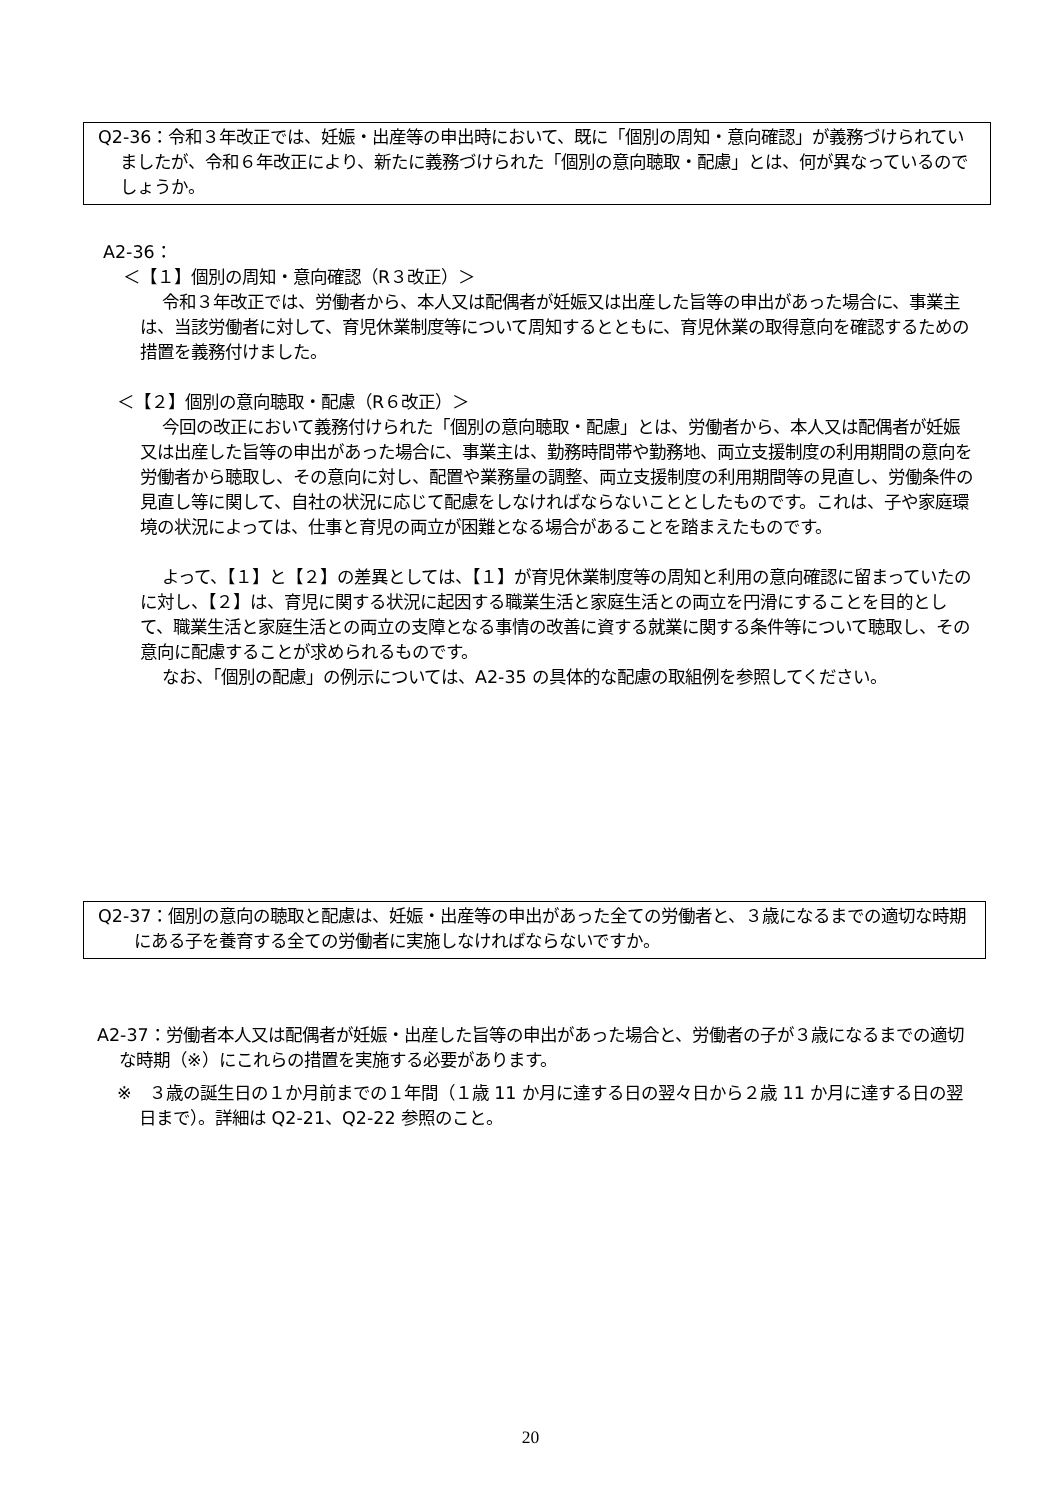Q2-36：令和３年改正では、妊娠・出産等の申出時において、既に「個別の周知・意向確認」が義務づけられていましたが、令和６年改正により、新たに義務づけられた「個別の意向聴取・配慮」とは、何が異なっているのでしょうか。
A2-36：
＜【１】個別の周知・意向確認（R３改正）＞
令和３年改正では、労働者から、本人又は配偶者が妊娠又は出産した旨等の申出があった場合に、事業主は、当該労働者に対して、育児休業制度等について周知するとともに、育児休業の取得意向を確認するための措置を義務付けました。
＜【２】個別の意向聴取・配慮（R６改正）＞
今回の改正において義務付けられた「個別の意向聴取・配慮」とは、労働者から、本人又は配偶者が妊娠又は出産した旨等の申出があった場合に、事業主は、勤務時間帯や勤務地、両立支援制度の利用期間の意向を労働者から聴取し、その意向に対し、配置や業務量の調整、両立支援制度の利用期間等の見直し、労働条件の見直し等に関して、自社の状況に応じて配慮をしなければならないこととしたものです。これは、子や家庭環境の状況によっては、仕事と育児の両立が困難となる場合があることを踏まえたものです。
よって、【１】と【２】の差異としては、【１】が育児休業制度等の周知と利用の意向確認に留まっていたのに対し、【２】は、育児に関する状況に起因する職業生活と家庭生活との両立を円滑にすることを目的として、職業生活と家庭生活との両立の支障となる事情の改善に資する就業に関する条件等について聴取し、その意向に配慮することが求められるものです。
なお、「個別の配慮」の例示については、A2-35 の具体的な配慮の取組例を参照してください。
Q2-37：個別の意向の聴取と配慮は、妊娠・出産等の申出があった全ての労働者と、３歳になるまでの適切な時期にある子を養育する全ての労働者に実施しなければならないですか。
A2-37：労働者本人又は配偶者が妊娠・出産した旨等の申出があった場合と、労働者の子が３歳になるまでの適切な時期（※）にこれらの措置を実施する必要があります。
※　３歳の誕生日の１か月前までの１年間（１歳 11 か月に達する日の翌々日から２歳 11 か月に達する日の翌日まで）。詳細は Q2-21、Q2-22 参照のこと。
20